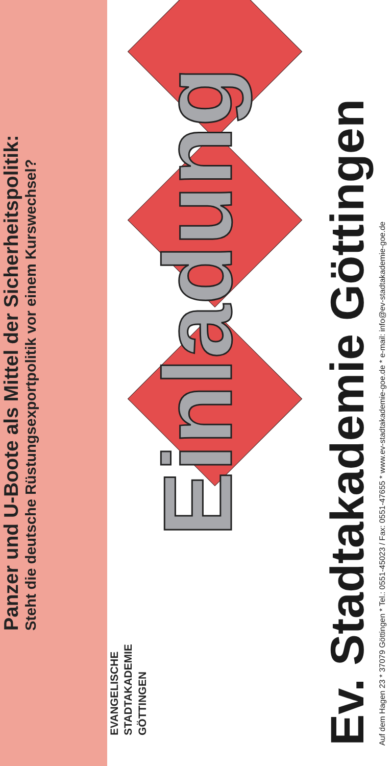Panzer und U-Boote als Mittel der Sicherheitspolitik:
Steht die deutsche Rüstungsexportpolitik vor einem Kurswechsel?
EVANGELISCHE
STADTAKADEMIE
GÖTTINGEN
Einladung
Ev. Stadtakademie Göttingen
Auf dem Hagen 23 * 37079 Göttingen * Tel.: 0551-45023 / Fax: 0551-47655 * www.ev-stadtakademie-goe.de * e-mail: info@ev-stadtakademie-goe.de